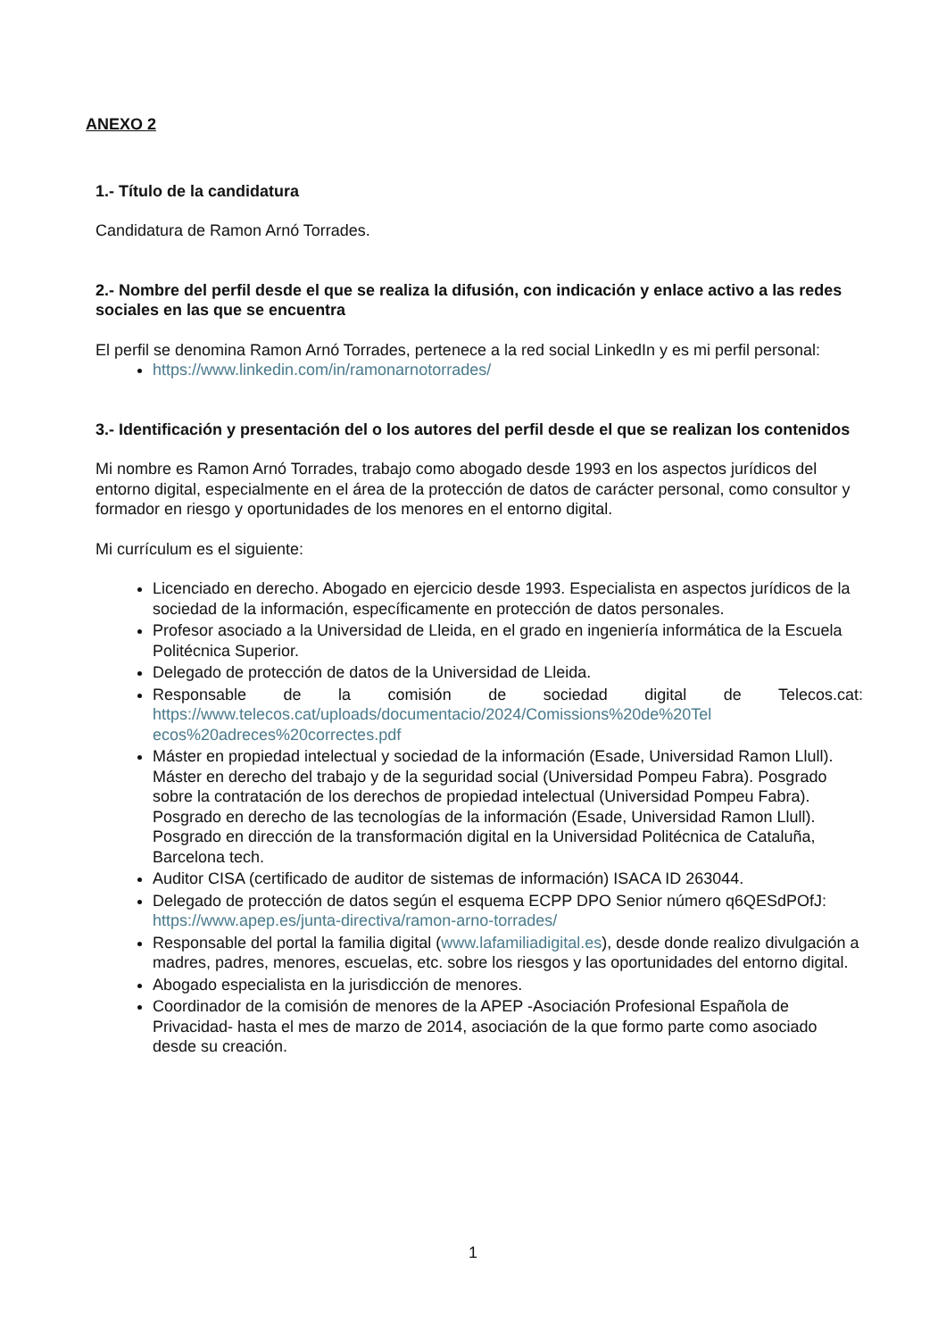ANEXO 2
1.- Título de la candidatura
Candidatura de Ramon Arnó Torrades.
2.- Nombre del perfil desde el que se realiza la difusión, con indicación y enlace activo a las redes sociales en las que se encuentra
El perfil se denomina Ramon Arnó Torrades, pertenece a la red social LinkedIn y es mi perfil personal:
https://www.linkedin.com/in/ramonarnotorrades/
3.- Identificación y presentación del o los autores del perfil desde el que se realizan los contenidos
Mi nombre es Ramon Arnó Torrades, trabajo como abogado desde 1993 en los aspectos jurídicos del entorno digital, especialmente en el área de la protección de datos de carácter personal, como consultor y formador en riesgo y oportunidades de los menores en el entorno digital.
Mi currículum es el siguiente:
Licenciado en derecho. Abogado en ejercicio desde 1993. Especialista en aspectos jurídicos de la sociedad de la información, específicamente en protección de datos personales.
Profesor asociado a la Universidad de Lleida, en el grado en ingeniería informática de la Escuela Politécnica Superior.
Delegado de protección de datos de la Universidad de Lleida.
Responsable de la comisión de sociedad digital de Telecos.cat: https://www.telecos.cat/uploads/documentacio/2024/Comissions%20de%20Tel ecos%20adreces%20correctes.pdf
Máster en propiedad intelectual y sociedad de la información (Esade, Universidad Ramon Llull). Máster en derecho del trabajo y de la seguridad social (Universidad Pompeu Fabra). Posgrado sobre la contratación de los derechos de propiedad intelectual (Universidad Pompeu Fabra). Posgrado en derecho de las tecnologías de la información (Esade, Universidad Ramon Llull). Posgrado en dirección de la transformación digital en la Universidad Politécnica de Cataluña, Barcelona tech.
Auditor CISA (certificado de auditor de sistemas de información) ISACA ID 263044.
Delegado de protección de datos según el esquema ECPP DPO Senior número q6QESdPOfJ: https://www.apep.es/junta-directiva/ramon-arno-torrades/
Responsable del portal la familia digital (www.lafamiliadigital.es), desde donde realizo divulgación a madres, padres, menores, escuelas, etc. sobre los riesgos y las oportunidades del entorno digital.
Abogado especialista en la jurisdicción de menores.
Coordinador de la comisión de menores de la APEP -Asociación Profesional Española de Privacidad- hasta el mes de marzo de 2014, asociación de la que formo parte como asociado desde su creación.
1